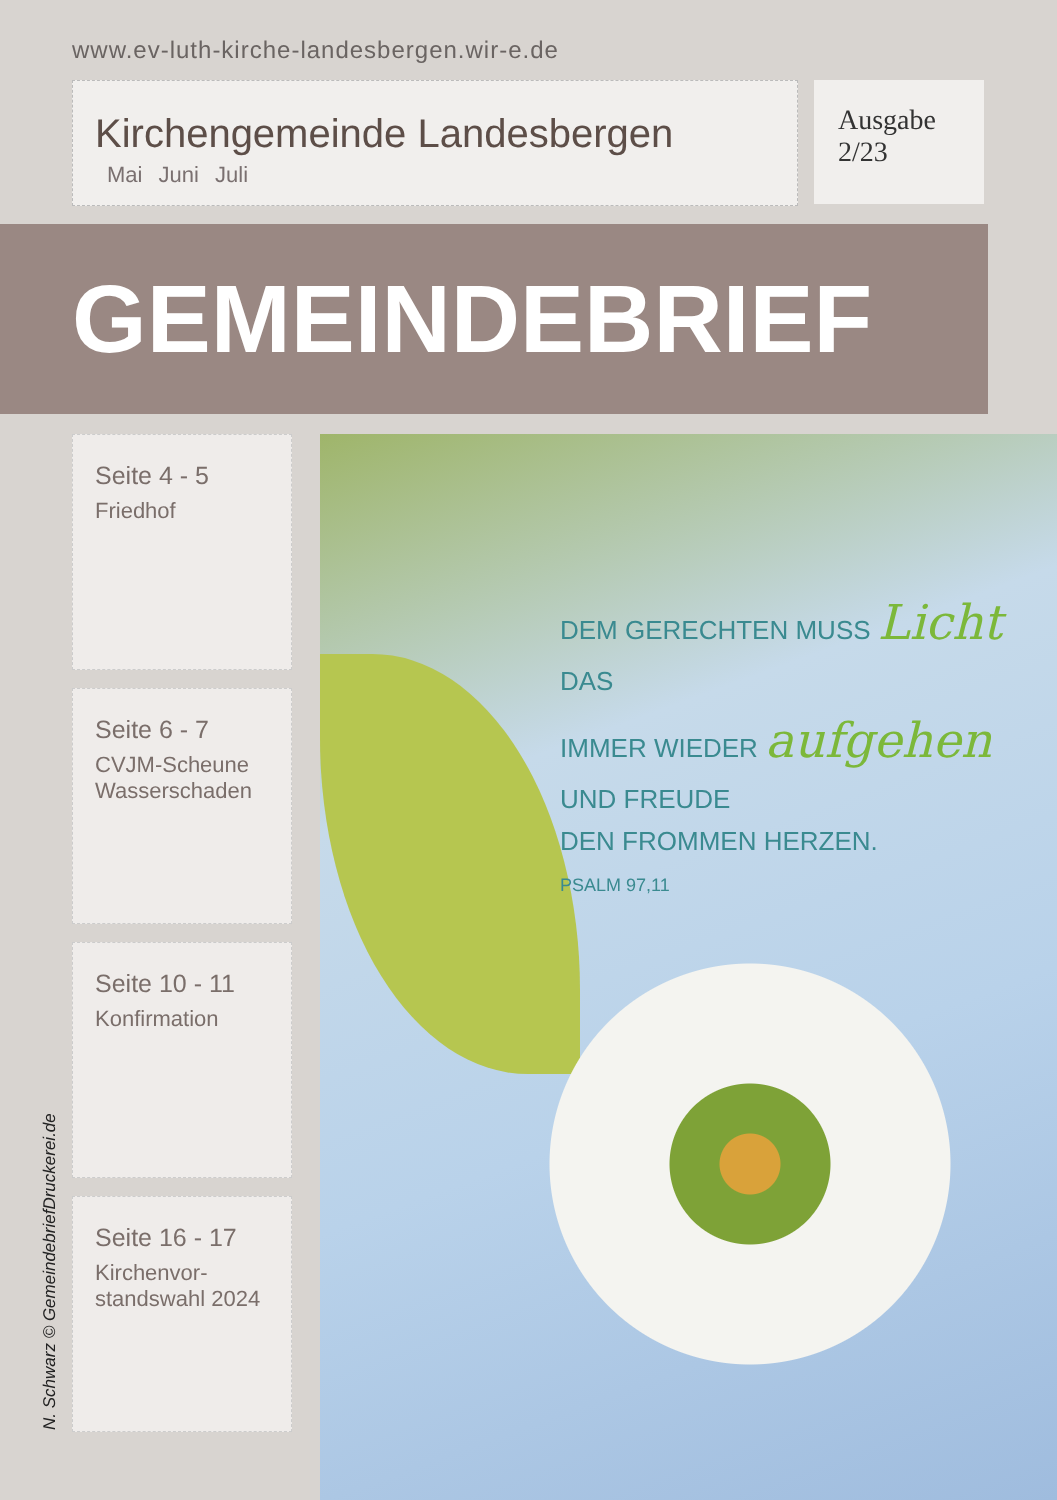www.ev-luth-kirche-landesbergen.wir-e.de
Kirchengemeinde Landesbergen
Mai Juni Juli
Ausgabe
2/23
GEMEINDEBRIEF
Seite 4 - 5
Friedhof
Seite 6 - 7
CVJM-Scheune
Wasserschaden
Seite 10 - 11
Konfirmation
Seite 16 - 17
Kirchenvor-
standswahl 2024
DEM GERECHTEN MUSS Licht
DAS
IMMER WIEDER aufgehen
UND FREUDE
DEN FROMMEN HERZEN.
PSALM 97,11
N. Schwarz © GemeindebriefDruckerei.de